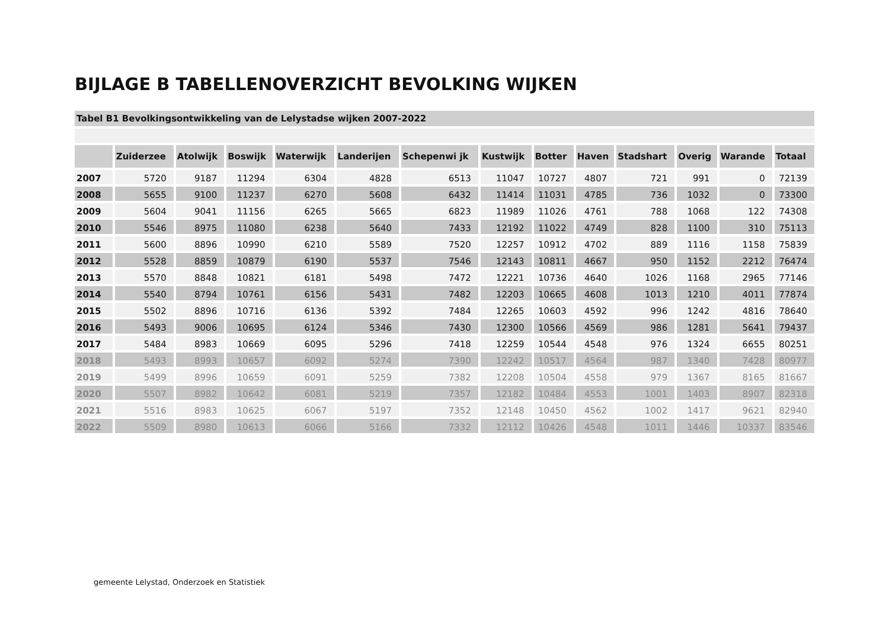BIJLAGE B TABELLENOVERZICHT BEVOLKING WIJKEN
Tabel B1 Bevolkingsontwikkeling van de Lelystadse wijken 2007-2022
| | Zuiderzee | Atolwijk | Boswijk | Waterwijk | Landerijen | Schepenwi jk | Kustwijk | Botter | Haven | Stadshart | Overig | Warande | Totaal |
| --- | --- | --- | --- | --- | --- | --- | --- | --- | --- | --- | --- | --- | --- |
| 2007 | 5720 | 9187 | 11294 | 6304 | 4828 | 6513 | 11047 | 10727 | 4807 | 721 | 991 | 0 | 72139 |
| 2008 | 5655 | 9100 | 11237 | 6270 | 5608 | 6432 | 11414 | 11031 | 4785 | 736 | 1032 | 0 | 73300 |
| 2009 | 5604 | 9041 | 11156 | 6265 | 5665 | 6823 | 11989 | 11026 | 4761 | 788 | 1068 | 122 | 74308 |
| 2010 | 5546 | 8975 | 11080 | 6238 | 5640 | 7433 | 12192 | 11022 | 4749 | 828 | 1100 | 310 | 75113 |
| 2011 | 5600 | 8896 | 10990 | 6210 | 5589 | 7520 | 12257 | 10912 | 4702 | 889 | 1116 | 1158 | 75839 |
| 2012 | 5528 | 8859 | 10879 | 6190 | 5537 | 7546 | 12143 | 10811 | 4667 | 950 | 1152 | 2212 | 76474 |
| 2013 | 5570 | 8848 | 10821 | 6181 | 5498 | 7472 | 12221 | 10736 | 4640 | 1026 | 1168 | 2965 | 77146 |
| 2014 | 5540 | 8794 | 10761 | 6156 | 5431 | 7482 | 12203 | 10665 | 4608 | 1013 | 1210 | 4011 | 77874 |
| 2015 | 5502 | 8896 | 10716 | 6136 | 5392 | 7484 | 12265 | 10603 | 4592 | 996 | 1242 | 4816 | 78640 |
| 2016 | 5493 | 9006 | 10695 | 6124 | 5346 | 7430 | 12300 | 10566 | 4569 | 986 | 1281 | 5641 | 79437 |
| 2017 | 5484 | 8983 | 10669 | 6095 | 5296 | 7418 | 12259 | 10544 | 4548 | 976 | 1324 | 6655 | 80251 |
| 2018 | 5493 | 8993 | 10657 | 6092 | 5274 | 7390 | 12242 | 10517 | 4564 | 987 | 1340 | 7428 | 80977 |
| 2019 | 5499 | 8996 | 10659 | 6091 | 5259 | 7382 | 12208 | 10504 | 4558 | 979 | 1367 | 8165 | 81667 |
| 2020 | 5507 | 8982 | 10642 | 6081 | 5219 | 7357 | 12182 | 10484 | 4553 | 1001 | 1403 | 8907 | 82318 |
| 2021 | 5516 | 8983 | 10625 | 6067 | 5197 | 7352 | 12148 | 10450 | 4562 | 1002 | 1417 | 9621 | 82940 |
| 2022 | 5509 | 8980 | 10613 | 6066 | 5166 | 7332 | 12112 | 10426 | 4548 | 1011 | 1446 | 10337 | 83546 |
gemeente Lelystad, Onderzoek en Statistiek